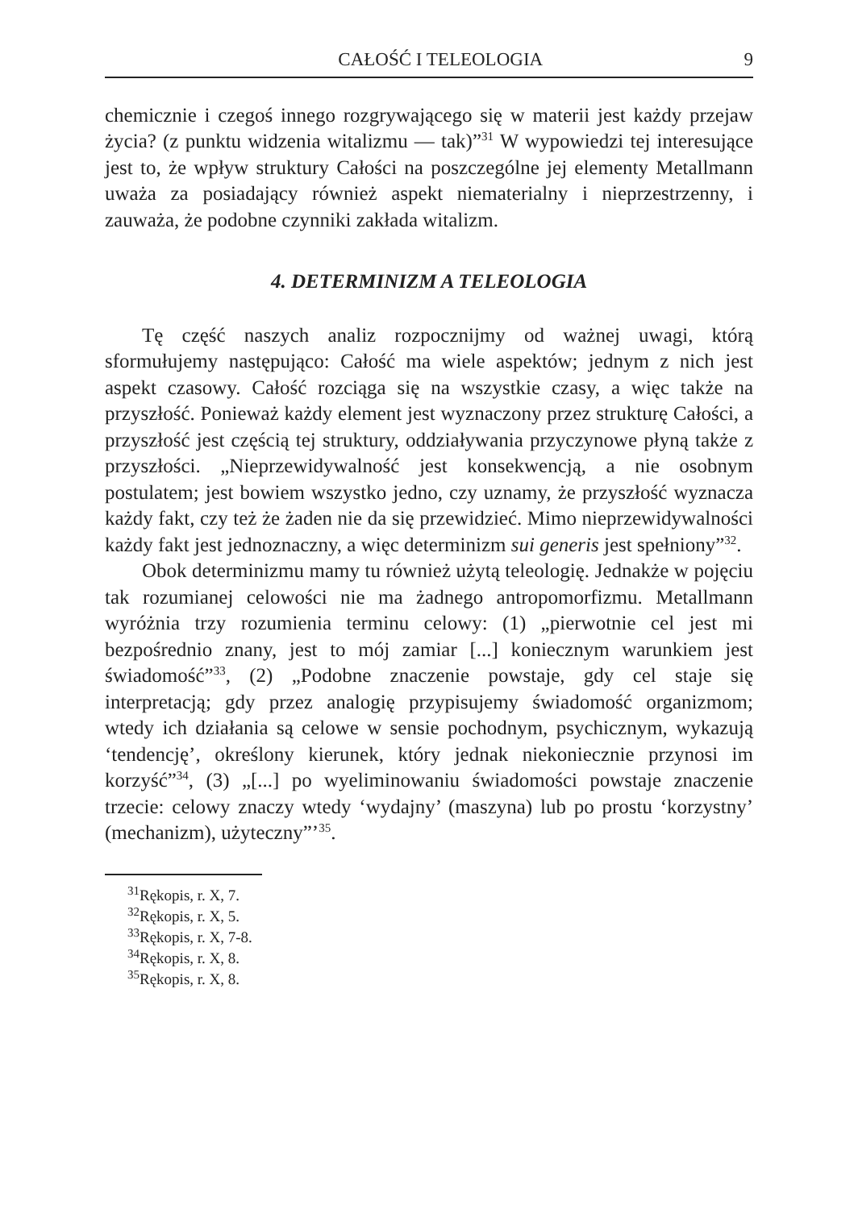CAŁOŚĆ I TELEOLOGIA 9
chemicznie i czegoś innego rozgrywającego się w materii jest każdy przejaw życia? (z punktu widzenia witalizmu — tak)”<sup>31</sup> W wypowiedzi tej interesujące jest to, że wpływ struktury Całości na poszczególne jej elementy Metallmann uważa za posiadający również aspekt niematerialny i nieprzestrzenny, i zauważa, że podobne czynniki zakłada witalizm.
4. DETERMINIZM A TELEOLOGIA
Tę część naszych analiz rozpocznijmy od ważnej uwagi, którą sformułujemy następująco: Całość ma wiele aspektów; jednym z nich jest aspekt czasowy. Całość rozciąga się na wszystkie czasy, a więc także na przyszłość. Ponieważ każdy element jest wyznaczony przez strukturę Całości, a przyszłość jest częścią tej struktury, oddziaływania przyczynowe płyną także z przyszłości. „Nieprzewidywalność jest konsekwencją, a nie osobnym postulatem; jest bowiem wszystko jedno, czy uznamy, że przyszłość wyznacza każdy fakt, czy też że żaden nie da się przewidzieć. Mimo nieprzewidywalności każdy fakt jest jednoznaczny, a więc determinizm sui generis jest spełniony”<sup>32</sup>.
Obok determinizmu mamy tu również użytą teleologię. Jednakże w pojęciu tak rozumianej celowości nie ma żadnego antropomorfizmu. Metallmann wyróżnia trzy rozumienia terminu celowy: (1) „pierwotnie cel jest mi bezpośrednio znany, jest to mój zamiar [...] koniecznym warunkiem jest świadomość”<sup>33</sup>, (2) „Podobne znaczenie powstaje, gdy cel staje się interpretacją; gdy przez analogię przypisujemy świadomość organizmom; wtedy ich działania są celowe w sensie pochodnym, psychicznym, wykazują ‘tendencję’, określony kierunek, który jednak niekoniecznie przynosi im korzyść”<sup>34</sup>, (3) „[...] po wyeliminowaniu świadomości powstaje znaczenie trzecie: celowy znaczy wtedy ‘wydajny’ (maszyna) lub po prostu ‘korzystny’ (mechanizm), użyteczny”’<sup>35</sup>.
<sup>31</sup> Rękopis, r. X, 7.
<sup>32</sup> Rękopis, r. X, 5.
<sup>33</sup> Rękopis, r. X, 7-8.
<sup>34</sup> Rękopis, r. X, 8.
<sup>35</sup> Rękopis, r. X, 8.